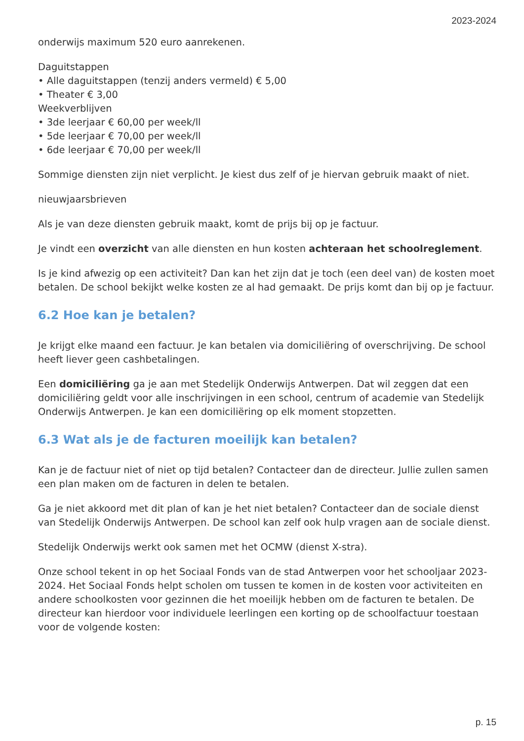2023-2024
onderwijs maximum 520 euro aanrekenen.
Daguitstappen
• Alle daguitstappen (tenzij anders vermeld) € 5,00
• Theater € 3,00
Weekverblijven
• 3de leerjaar € 60,00 per week/ll
• 5de leerjaar € 70,00 per week/ll
• 6de leerjaar € 70,00 per week/ll
Sommige diensten zijn niet verplicht. Je kiest dus zelf of je hiervan gebruik maakt of niet.
nieuwjaarsbrieven
Als je van deze diensten gebruik maakt, komt de prijs bij op je factuur.
Je vindt een overzicht van alle diensten en hun kosten achteraan het schoolreglement.
Is je kind afwezig op een activiteit? Dan kan het zijn dat je toch (een deel van) de kosten moet betalen. De school bekijkt welke kosten ze al had gemaakt. De prijs komt dan bij op je factuur.
6.2 Hoe kan je betalen?
Je krijgt elke maand een factuur. Je kan betalen via domiciliëring of overschrijving. De school heeft liever geen cashbetalingen.
Een domiciliëring ga je aan met Stedelijk Onderwijs Antwerpen. Dat wil zeggen dat een domiciliëring geldt voor alle inschrijvingen in een school, centrum of academie van Stedelijk Onderwijs Antwerpen. Je kan een domiciliëring op elk moment stopzetten.
6.3 Wat als je de facturen moeilijk kan betalen?
Kan je de factuur niet of niet op tijd betalen? Contacteer dan de directeur. Jullie zullen samen een plan maken om de facturen in delen te betalen.
Ga je niet akkoord met dit plan of kan je het niet betalen? Contacteer dan de sociale dienst van Stedelijk Onderwijs Antwerpen. De school kan zelf ook hulp vragen aan de sociale dienst.
Stedelijk Onderwijs werkt ook samen met het OCMW (dienst X-stra).
Onze school tekent in op het Sociaal Fonds van de stad Antwerpen voor het schooljaar 2023-2024. Het Sociaal Fonds helpt scholen om tussen te komen in de kosten voor activiteiten en andere schoolkosten voor gezinnen die het moeilijk hebben om de facturen te betalen. De directeur kan hierdoor voor individuele leerlingen een korting op de schoolfactuur toestaan voor de volgende kosten:
p. 15